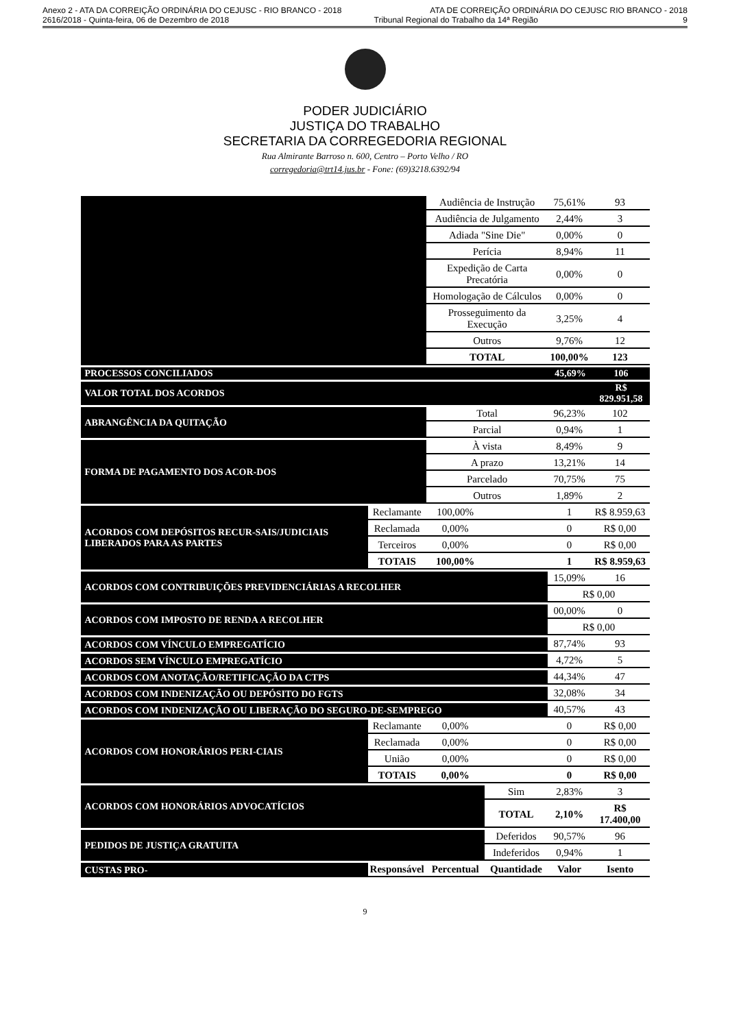Anexo 2 - ATA DA CORREIÇÃO ORDINÁRIA DO CEJUSC - RIO BRANCO - 2018 ATA DE CORREIÇÃO ORDINÁRIA DO CEJUSC RIO BRANCO - 2018
2616/2018 - Quinta-feira, 06 de Dezembro de 2018 Tribunal Regional do Trabalho da 14ª Região 9
PODER JUDICIÁRIO
JUSTIÇA DO TRABALHO
SECRETARIA DA CORREGEDORIA REGIONAL
Rua Almirante Barroso n. 600, Centro – Porto Velho / RO
corregedoria@trt14.jus.br - Fone: (69)3218.6392/94
| | | Audiência de Instrução | | 75,61% | 93 |
| | | Audiência de Julgamento | | 2,44% | 3 |
| | | Adiada "Sine Die" | | 0,00% | 0 |
| | | Perícia | | 8,94% | 11 |
| | | Expedição de Carta Precatória | | 0,00% | 0 |
| | | Homologação de Cálculos | | 0,00% | 0 |
| | | Prosseguimento da Execução | | 3,25% | 4 |
| | | Outros | | 9,76% | 12 |
| | | TOTAL | | 100,00% | 123 |
| PROCESSOS CONCILIADOS | | | | 45,69% | 106 |
| VALOR TOTAL DOS ACORDOS | | | | | R$ 829.951,58 |
| ABRANGÊNCIA DA QUITAÇÃO | | Total | | 96,23% | 102 |
| | | Parcial | | 0,94% | 1 |
| FORMA DE PAGAMENTO DOS ACOR-DOS | | À vista | | 8,49% | 9 |
| | | A prazo | | 13,21% | 14 |
| | | Parcelado | | 70,75% | 75 |
| | | Outros | | 1,89% | 2 |
| ACORDOS COM DEPÓSITOS RECUR-SAIS/JUDICIAIS LIBERADOS PARA AS PARTES | Reclamante | 100,00% | | 1 | R$ 8.959,63 |
| | Reclamada | 0,00% | | 0 | R$ 0,00 |
| | Terceiros | 0,00% | | 0 | R$ 0,00 |
| | TOTAIS | 100,00% | | 1 | R$ 8.959,63 |
| ACORDOS COM CONTRIBUIÇÕES PREVIDENCIÁRIAS A RECOLHER | | | | 15,09% | 16 |
| | | | | R$ 0,00 | |
| ACORDOS COM IMPOSTO DE RENDA A RECOLHER | | | | 00,00% | 0 |
| | | | | R$ 0,00 | |
| ACORDOS COM VÍNCULO EMPREGATÍCIO | | | | 87,74% | 93 |
| ACORDOS SEM VÍNCULO EMPREGATÍCIO | | | | 4,72% | 5 |
| ACORDOS COM ANOTAÇÃO/RETIFICAÇÃO DA CTPS | | | | 44,34% | 47 |
| ACORDOS COM INDENIZAÇÃO OU DEPÓSITO DO FGTS | | | | 32,08% | 34 |
| ACORDOS COM INDENIZAÇÃO OU LIBERAÇÃO DO SEGURO-DE-SEMPREGO | | | | 40,57% | 43 |
| ACORDOS COM HONORÁRIOS PERI-CIAIS | Reclamante | 0,00% | | 0 | R$ 0,00 |
| | Reclamada | 0,00% | | 0 | R$ 0,00 |
| | União | 0,00% | | 0 | R$ 0,00 |
| | TOTAIS | 0,00% | | 0 | R$ 0,00 |
| ACORDOS COM HONORÁRIOS ADVOCATÍCIOS | | | Sim | 2,83% | 3 |
| | | | TOTAL | 2,10% | R$ 17.400,00 |
| PEDIDOS DE JUSTIÇA GRATUITA | | | Deferidos | 90,57% | 96 |
| | | | Indeferidos | 0,94% | 1 |
| CUSTAS PRO- | Responsável | Percentual | Quantidade | Valor | Isento |
9